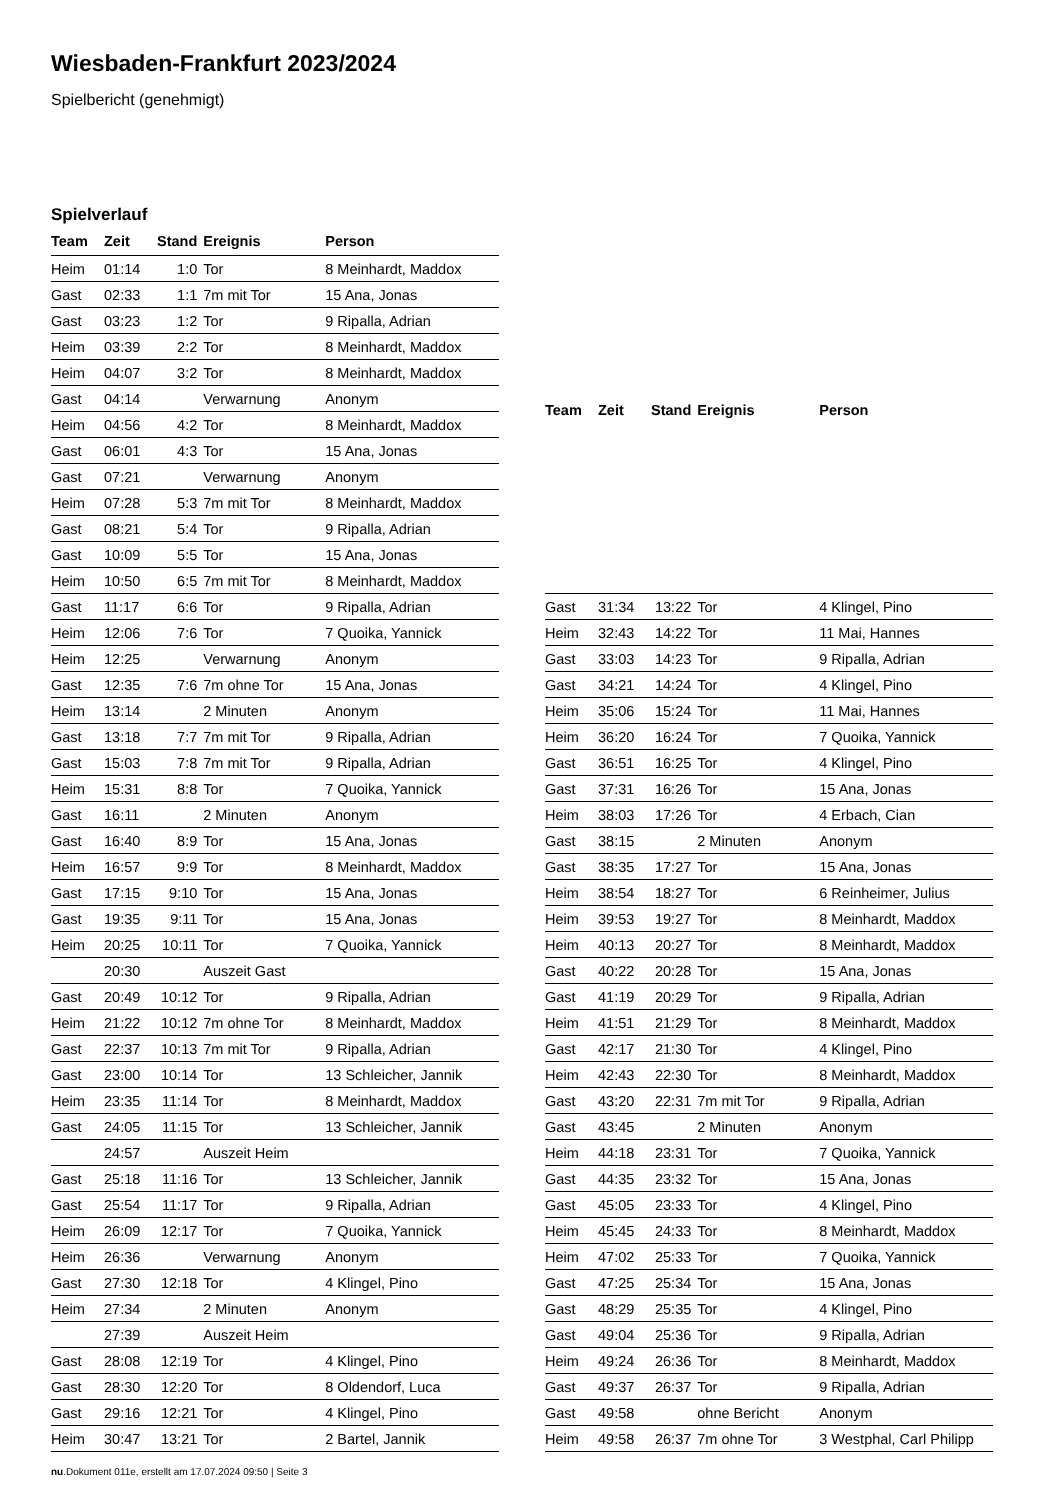Wiesbaden-Frankfurt 2023/2024
Spielbericht (genehmigt)
Spielverlauf
| Team | Zeit | Stand | Ereignis | Person |
| --- | --- | --- | --- | --- |
| Heim | 01:14 | 1:0 | Tor | 8 Meinhardt, Maddox |
| Gast | 02:33 | 1:1 | 7m mit Tor | 15 Ana, Jonas |
| Gast | 03:23 | 1:2 | Tor | 9 Ripalla, Adrian |
| Heim | 03:39 | 2:2 | Tor | 8 Meinhardt, Maddox |
| Heim | 04:07 | 3:2 | Tor | 8 Meinhardt, Maddox |
| Gast | 04:14 | | Verwarnung | Anonym |
| Heim | 04:56 | 4:2 | Tor | 8 Meinhardt, Maddox |
| Gast | 06:01 | 4:3 | Tor | 15 Ana, Jonas |
| Gast | 07:21 | | Verwarnung | Anonym |
| Heim | 07:28 | 5:3 | 7m mit Tor | 8 Meinhardt, Maddox |
| Gast | 08:21 | 5:4 | Tor | 9 Ripalla, Adrian |
| Gast | 10:09 | 5:5 | Tor | 15 Ana, Jonas |
| Heim | 10:50 | 6:5 | 7m mit Tor | 8 Meinhardt, Maddox |
| Gast | 11:17 | 6:6 | Tor | 9 Ripalla, Adrian |
| Heim | 12:06 | 7:6 | Tor | 7 Quoika, Yannick |
| Heim | 12:25 | | Verwarnung | Anonym |
| Gast | 12:35 | 7:6 | 7m ohne Tor | 15 Ana, Jonas |
| Heim | 13:14 | | 2 Minuten | Anonym |
| Gast | 13:18 | 7:7 | 7m mit Tor | 9 Ripalla, Adrian |
| Gast | 15:03 | 7:8 | 7m mit Tor | 9 Ripalla, Adrian |
| Heim | 15:31 | 8:8 | Tor | 7 Quoika, Yannick |
| Gast | 16:11 | | 2 Minuten | Anonym |
| Gast | 16:40 | 8:9 | Tor | 15 Ana, Jonas |
| Heim | 16:57 | 9:9 | Tor | 8 Meinhardt, Maddox |
| Gast | 17:15 | 9:10 | Tor | 15 Ana, Jonas |
| Gast | 19:35 | 9:11 | Tor | 15 Ana, Jonas |
| Heim | 20:25 | 10:11 | Tor | 7 Quoika, Yannick |
| | 20:30 | | Auszeit Gast | |
| Gast | 20:49 | 10:12 | Tor | 9 Ripalla, Adrian |
| Heim | 21:22 | 10:12 | 7m ohne Tor | 8 Meinhardt, Maddox |
| Gast | 22:37 | 10:13 | 7m mit Tor | 9 Ripalla, Adrian |
| Gast | 23:00 | 10:14 | Tor | 13 Schleicher, Jannik |
| Heim | 23:35 | 11:14 | Tor | 8 Meinhardt, Maddox |
| Gast | 24:05 | 11:15 | Tor | 13 Schleicher, Jannik |
| | 24:57 | | Auszeit Heim | |
| Gast | 25:18 | 11:16 | Tor | 13 Schleicher, Jannik |
| Gast | 25:54 | 11:17 | Tor | 9 Ripalla, Adrian |
| Heim | 26:09 | 12:17 | Tor | 7 Quoika, Yannick |
| Heim | 26:36 | | Verwarnung | Anonym |
| Gast | 27:30 | 12:18 | Tor | 4 Klingel, Pino |
| Heim | 27:34 | | 2 Minuten | Anonym |
| | 27:39 | | Auszeit Heim | |
| Gast | 28:08 | 12:19 | Tor | 4 Klingel, Pino |
| Gast | 28:30 | 12:20 | Tor | 8 Oldendorf, Luca |
| Gast | 29:16 | 12:21 | Tor | 4 Klingel, Pino |
| Heim | 30:47 | 13:21 | Tor | 2 Bartel, Jannik |
| Team | Zeit | Stand | Ereignis | Person |
| --- | --- | --- | --- | --- |
| Gast | 31:34 | 13:22 | Tor | 4 Klingel, Pino |
| Heim | 32:43 | 14:22 | Tor | 11 Mai, Hannes |
| Gast | 33:03 | 14:23 | Tor | 9 Ripalla, Adrian |
| Gast | 34:21 | 14:24 | Tor | 4 Klingel, Pino |
| Heim | 35:06 | 15:24 | Tor | 11 Mai, Hannes |
| Heim | 36:20 | 16:24 | Tor | 7 Quoika, Yannick |
| Gast | 36:51 | 16:25 | Tor | 4 Klingel, Pino |
| Gast | 37:31 | 16:26 | Tor | 15 Ana, Jonas |
| Heim | 38:03 | 17:26 | Tor | 4 Erbach, Cian |
| Gast | 38:15 | | 2 Minuten | Anonym |
| Gast | 38:35 | 17:27 | Tor | 15 Ana, Jonas |
| Heim | 38:54 | 18:27 | Tor | 6 Reinheimer, Julius |
| Heim | 39:53 | 19:27 | Tor | 8 Meinhardt, Maddox |
| Heim | 40:13 | 20:27 | Tor | 8 Meinhardt, Maddox |
| Gast | 40:22 | 20:28 | Tor | 15 Ana, Jonas |
| Gast | 41:19 | 20:29 | Tor | 9 Ripalla, Adrian |
| Heim | 41:51 | 21:29 | Tor | 8 Meinhardt, Maddox |
| Gast | 42:17 | 21:30 | Tor | 4 Klingel, Pino |
| Heim | 42:43 | 22:30 | Tor | 8 Meinhardt, Maddox |
| Gast | 43:20 | 22:31 | 7m mit Tor | 9 Ripalla, Adrian |
| Gast | 43:45 | | 2 Minuten | Anonym |
| Heim | 44:18 | 23:31 | Tor | 7 Quoika, Yannick |
| Gast | 44:35 | 23:32 | Tor | 15 Ana, Jonas |
| Gast | 45:05 | 23:33 | Tor | 4 Klingel, Pino |
| Heim | 45:45 | 24:33 | Tor | 8 Meinhardt, Maddox |
| Heim | 47:02 | 25:33 | Tor | 7 Quoika, Yannick |
| Gast | 47:25 | 25:34 | Tor | 15 Ana, Jonas |
| Gast | 48:29 | 25:35 | Tor | 4 Klingel, Pino |
| Gast | 49:04 | 25:36 | Tor | 9 Ripalla, Adrian |
| Heim | 49:24 | 26:36 | Tor | 8 Meinhardt, Maddox |
| Gast | 49:37 | 26:37 | Tor | 9 Ripalla, Adrian |
| Gast | 49:58 | | ohne Bericht | Anonym |
| Heim | 49:58 | 26:37 | 7m ohne Tor | 3 Westphal, Carl Philipp |
nu.Dokument 011e, erstellt am 17.07.2024 09:50 | Seite 3